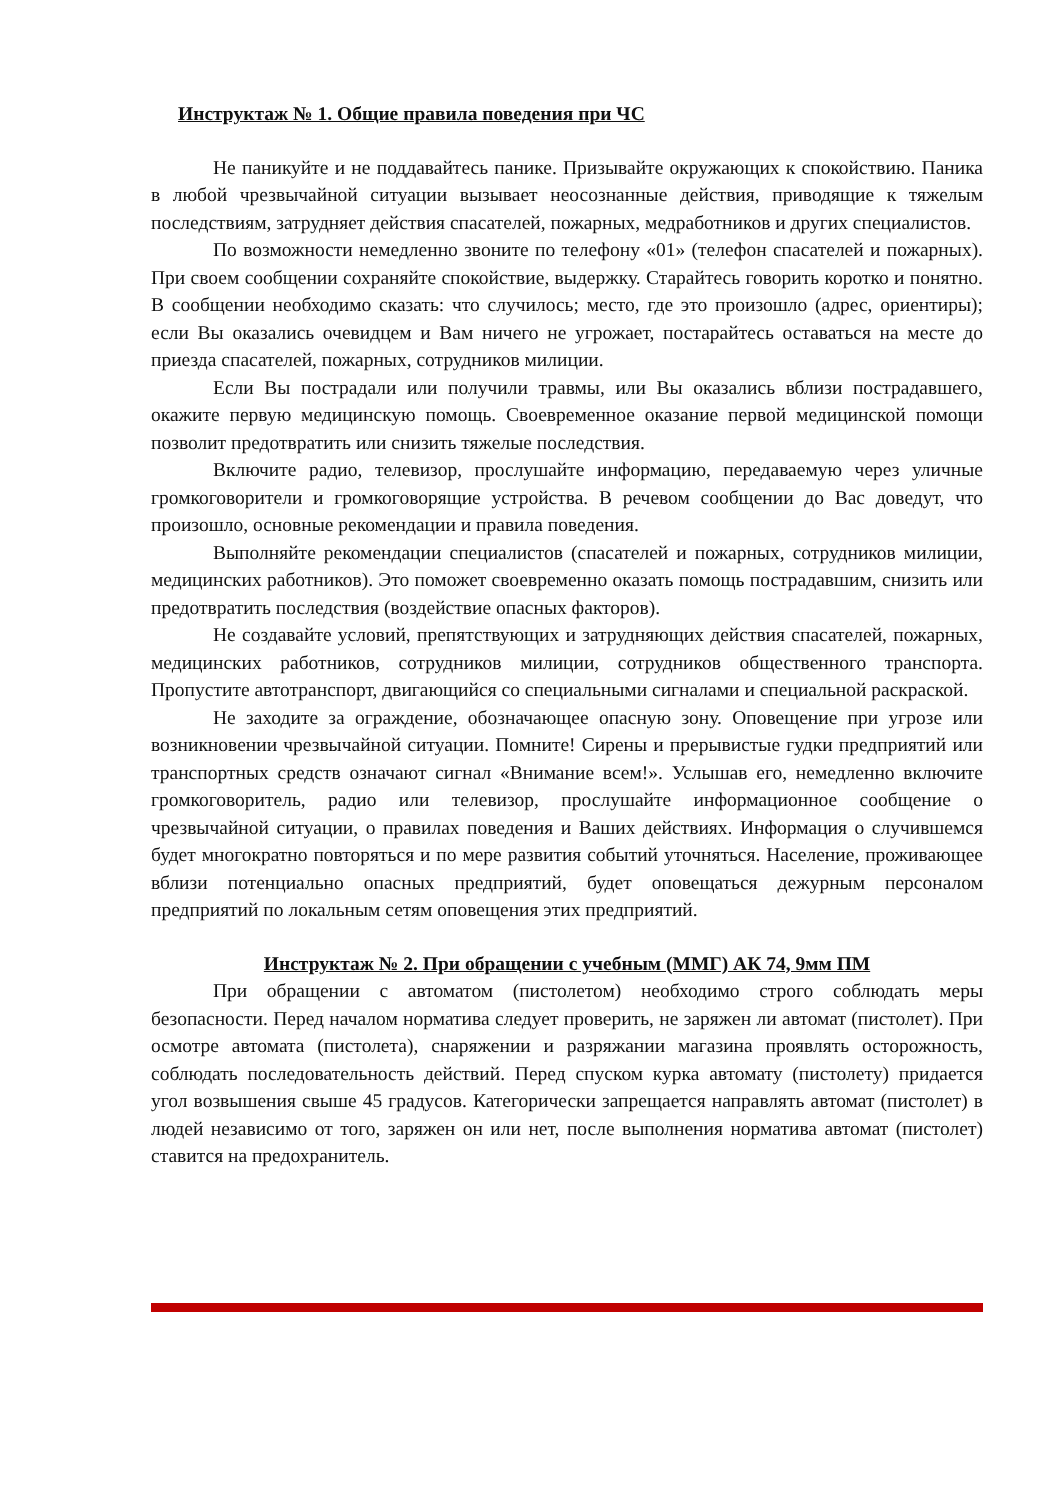Инструктаж № 1. Общие правила поведения при ЧС
Не паникуйте и не поддавайтесь панике. Призывайте окружающих к спокойствию. Паника в любой чрезвычайной ситуации вызывает неосознанные действия, приводящие к тяжелым последствиям, затрудняет действия спасателей, пожарных, медработников и других специалистов.
По возможности немедленно звоните по телефону «01» (телефон спасателей и пожарных). При своем сообщении сохраняйте спокойствие, выдержку. Старайтесь говорить коротко и понятно. В сообщении необходимо сказать: что случилось; место, где это произошло (адрес, ориентиры); если Вы оказались очевидцем и Вам ничего не угрожает, постарайтесь оставаться на месте до приезда спасателей, пожарных, сотрудников милиции.
Если Вы пострадали или получили травмы, или Вы оказались вблизи пострадавшего, окажите первую медицинскую помощь. Своевременное оказание первой медицинской помощи позволит предотвратить или снизить тяжелые последствия.
Включите радио, телевизор, прослушайте информацию, передаваемую через уличные громкоговорители и громкоговорящие устройства. В речевом сообщении до Вас доведут, что произошло, основные рекомендации и правила поведения.
Выполняйте рекомендации специалистов (спасателей и пожарных, сотрудников милиции, медицинских работников). Это поможет своевременно оказать помощь пострадавшим, снизить или предотвратить последствия (воздействие опасных факторов).
Не создавайте условий, препятствующих и затрудняющих действия спасателей, пожарных, медицинских работников, сотрудников милиции, сотрудников общественного транспорта. Пропустите автотранспорт, двигающийся со специальными сигналами и специальной раскраской.
Не заходите за ограждение, обозначающее опасную зону. Оповещение при угрозе или возникновении чрезвычайной ситуации. Помните! Сирены и прерывистые гудки предприятий или транспортных средств означают сигнал «Внимание всем!». Услышав его, немедленно включите громкоговоритель, радио или телевизор, прослушайте информационное сообщение о чрезвычайной ситуации, о правилах поведения и Ваших действиях. Информация о случившемся будет многократно повторяться и по мере развития событий уточняться. Население, проживающее вблизи потенциально опасных предприятий, будет оповещаться дежурным персоналом предприятий по локальным сетям оповещения этих предприятий.
Инструктаж № 2. При обращении с учебным (ММГ) АК 74, 9мм ПМ
При обращении с автоматом (пистолетом) необходимо строго соблюдать меры безопасности. Перед началом норматива следует проверить, не заряжен ли автомат (пистолет). При осмотре автомата (пистолета), снаряжении и разряжании магазина проявлять осторожность, соблюдать последовательность действий. Перед спуском курка автомату (пистолету) придается угол возвышения свыше 45 градусов. Категорически запрещается направлять автомат (пистолет) в людей независимо от того, заряжен он или нет, после выполнения норматива автомат (пистолет) ставится на предохранитель.